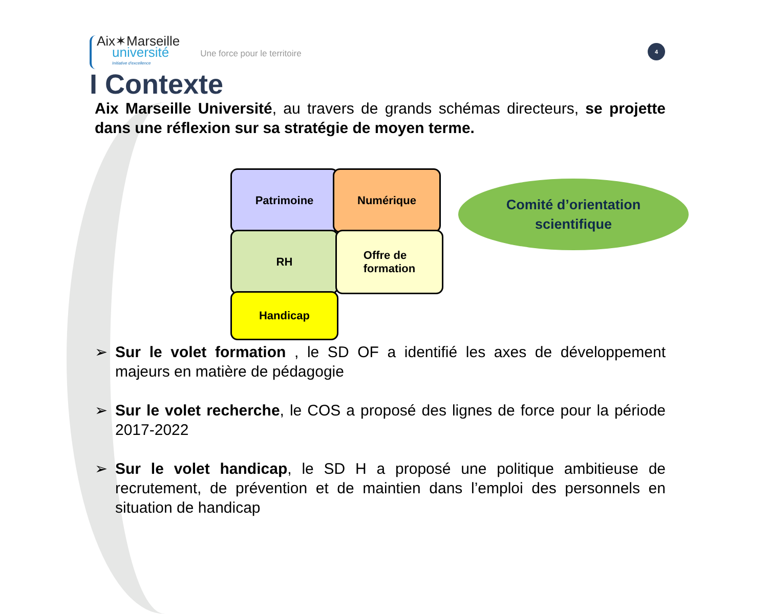4
Aix✶Marseille
université
Initiative d'excellence
Une force pour le territoire
I Contexte
Aix Marseille Université, au travers de grands schémas directeurs, se projette dans une réflexion sur sa stratégie de moyen terme.
Patrimoine Numérique
RH
Offre de
formation
Handicap
Comité d’orientation
scientifique
➢ Sur le volet formation , le SD OF a identifié les axes de développement majeurs en matière de pédagogie
➢ Sur le volet recherche, le COS a proposé des lignes de force pour la période 2017-2022
➢ Sur le volet handicap, le SD H a proposé une politique ambitieuse de recrutement, de prévention et de maintien dans l’emploi des personnels en situation de handicap